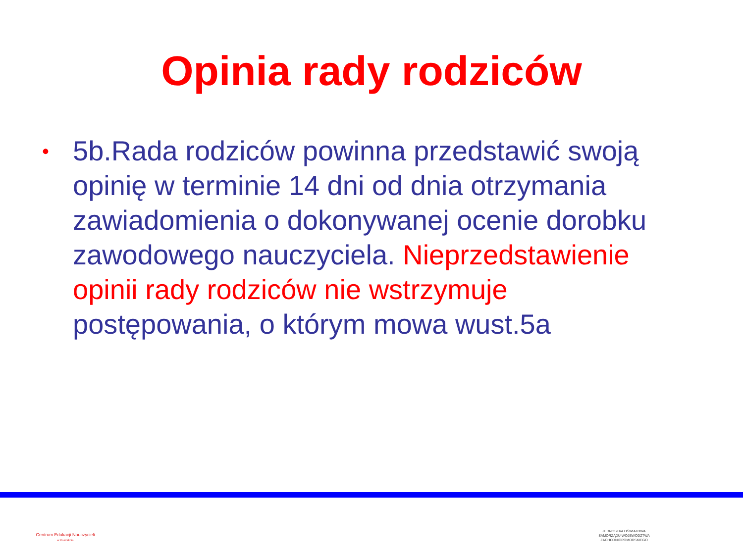Opinia rady rodziców
• 5b.Rada rodziców powinna przedstawić swoją opinię w terminie 14 dni od dnia otrzymania zawiadomienia o dokonywanej ocenie dorobku zawodowego nauczyciela. Nieprzedstawienie opinii rady rodziców nie wstrzymuje postępowania, o którym mowa wust.5a
Centrum Edukacji Nauczycieli
w Koszalinie
JEDNOSTKA OŚWIATOWA
SAMORZĄDU WOJEWÓDZTWA
ZACHODNIOPOMORSKIEGO